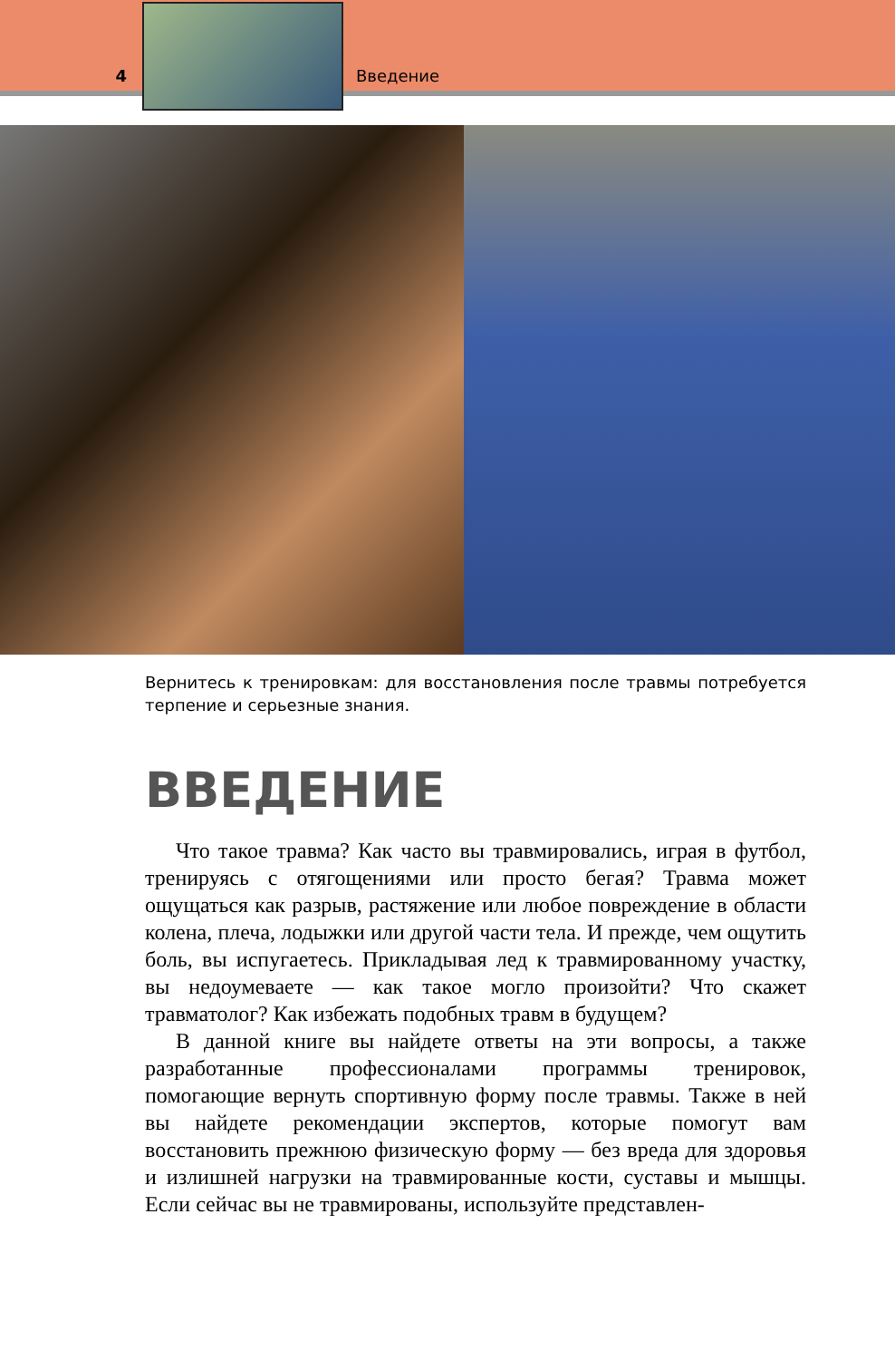4 Введение
Вернитесь к тренировкам: для восстановления после травмы потребуется терпение и серьезные знания.
ВВЕДЕНИЕ
Что такое травма? Как часто вы травмировались, играя в футбол, тренируясь с отягощениями или просто бегая? Травма может ощущаться как разрыв, растяжение или любое повреждение в области колена, плеча, лодыжки или другой части тела. И прежде, чем ощутить боль, вы испугаетесь. Прикладывая лед к травмированному участку, вы недоумеваете — как такое могло произойти? Что скажет травматолог? Как избежать подобных травм в будущем?
В данной книге вы найдете ответы на эти вопросы, а также разработанные профессионалами программы тренировок, помогающие вернуть спортивную форму после травмы. Также в ней вы найдете рекомендации экспертов, которые помогут вам восстановить прежнюю физическую форму — без вреда для здоровья и излишней нагрузки на травмированные кости, суставы и мышцы. Если сейчас вы не травмированы, используйте представлен-